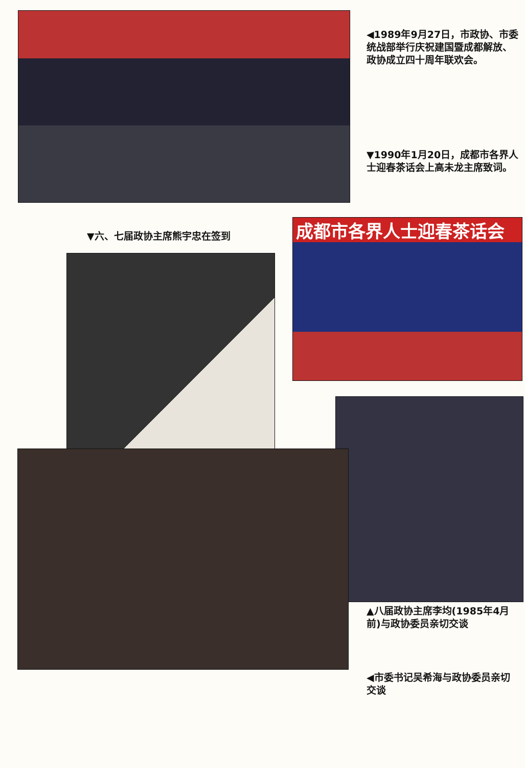◀1989年9月27日，市政协、市委统战部举行庆祝建国暨成都解放、政协成立四十周年联欢会。
▼1990年1月20日，成都市各界人士迎春茶话会上高未龙主席致词。
▼六、七届政协主席熊宇忠在签到
成都市各界人士迎春茶话会
▲八届政协主席李均(1985年4月前)与政协委员亲切交谈
◀市委书记吴希海与政协委员亲切交谈